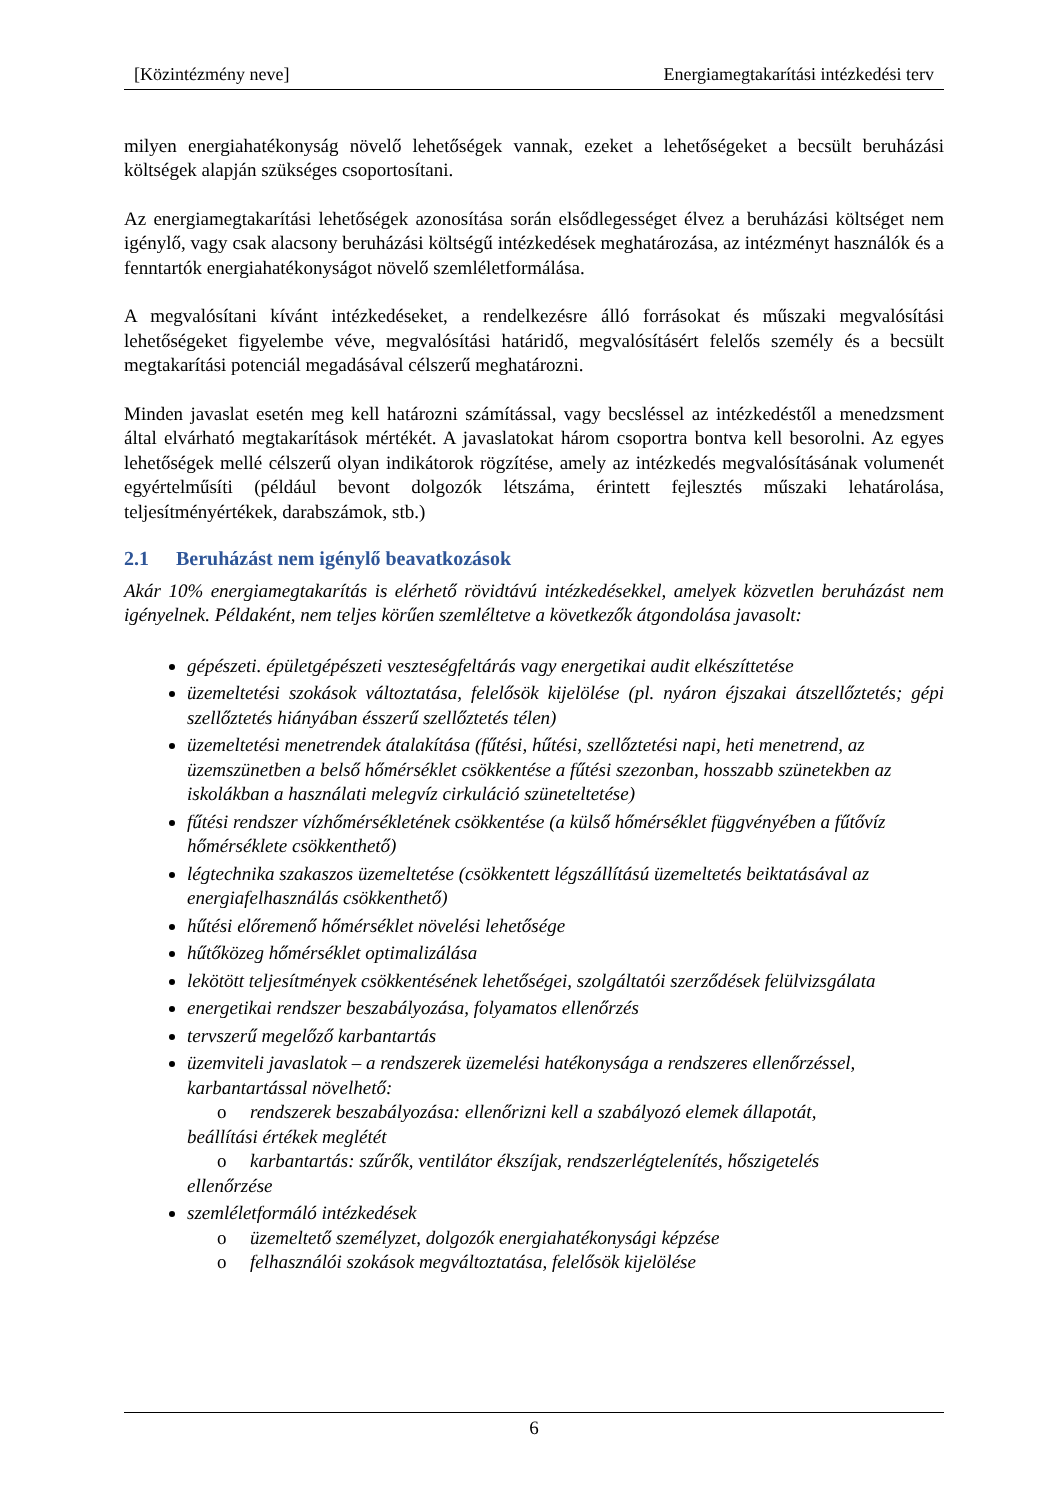[Közintézmény neve] Energiamegtakarítási intézkedési terv
milyen energiahatékonyság növelő lehetőségek vannak, ezeket a lehetőségeket a becsült beruházási költségek alapján szükséges csoportosítani.
Az energiamegtakarítási lehetőségek azonosítása során elsődlegességet élvez a beruházási költséget nem igénylő, vagy csak alacsony beruházási költségű intézkedések meghatározása, az intézményt használók és a fenntartók energiahatékonyságot növelő szemléletformálása.
A megvalósítani kívánt intézkedéseket, a rendelkezésre álló forrásokat és műszaki megvalósítási lehetőségeket figyelembe véve, megvalósítási határidő, megvalósításért felelős személy és a becsült megtakarítási potenciál megadásával célszerű meghatározni.
Minden javaslat esetén meg kell határozni számítással, vagy becsléssel az intézkedéstől a menedzsment által elvárható megtakarítások mértékét. A javaslatokat három csoportra bontva kell besorolni. Az egyes lehetőségek mellé célszerű olyan indikátorok rögzítése, amely az intézkedés megvalósításának volumenét egyértelműsíti (például bevont dolgozók létszáma, érintett fejlesztés műszaki lehatárolása, teljesítményértékek, darabszámok, stb.)
2.1 Beruházást nem igénylő beavatkozások
Akár 10% energiamegtakarítás is elérhető rövidtávú intézkedésekkel, amelyek közvetlen beruházást nem igényelnek. Példaként, nem teljes körűen szemléltetve a következők átgondolása javasolt:
gépészeti. épületgépészeti veszteségfeltárás vagy energetikai audit elkészíttetése
üzemeltetési szokások változtatása, felelősök kijelölése (pl. nyáron éjszakai átszellőztetés; gépi szellőztetés hiányában ésszerű szellőztetés télen)
üzemeltetési menetrendek átalakítása (fűtési, hűtési, szellőztetési napi, heti menetrend, az üzemszünetben a belső hőmérséklet csökkentése a fűtési szezonban, hosszabb szünetekben az iskolákban a használati melegvíz cirkuláció szüneteltetése)
fűtési rendszer vízhőmérsékletének csökkentése (a külső hőmérséklet függvényében a fűtővíz hőmérséklete csökkenthető)
légtechnika szakaszos üzemeltetése (csökkentett légszállítású üzemeltetés beiktatásával az energiafelhasználás csökkenthető)
hűtési előremenő hőmérséklet növelési lehetősége
hűtőközeg hőmérséklet optimalizálása
lekötött teljesítmények csökkentésének lehetőségei, szolgáltatói szerződések felülvizsgálata
energetikai rendszer beszabályozása, folyamatos ellenőrzés
tervszerű megelőző karbantartás
üzemviteli javaslatok – a rendszerek üzemelési hatékonysága a rendszeres ellenőrzéssel, karbantartással növelhető:
o rendszerek beszabályozása: ellenőrizni kell a szabályozó elemek állapotát,
beállítási értékek meglétét
o karbantartás: szűrők, ventilátor ékszíjak, rendszerlégtelenítés, hőszigetelés
ellenőrzése
szemléletformáló intézkedések
o üzemeltető személyzet, dolgozók energiahatékonysági képzése
o felhasználói szokások megváltoztatása, felelősök kijelölése
6